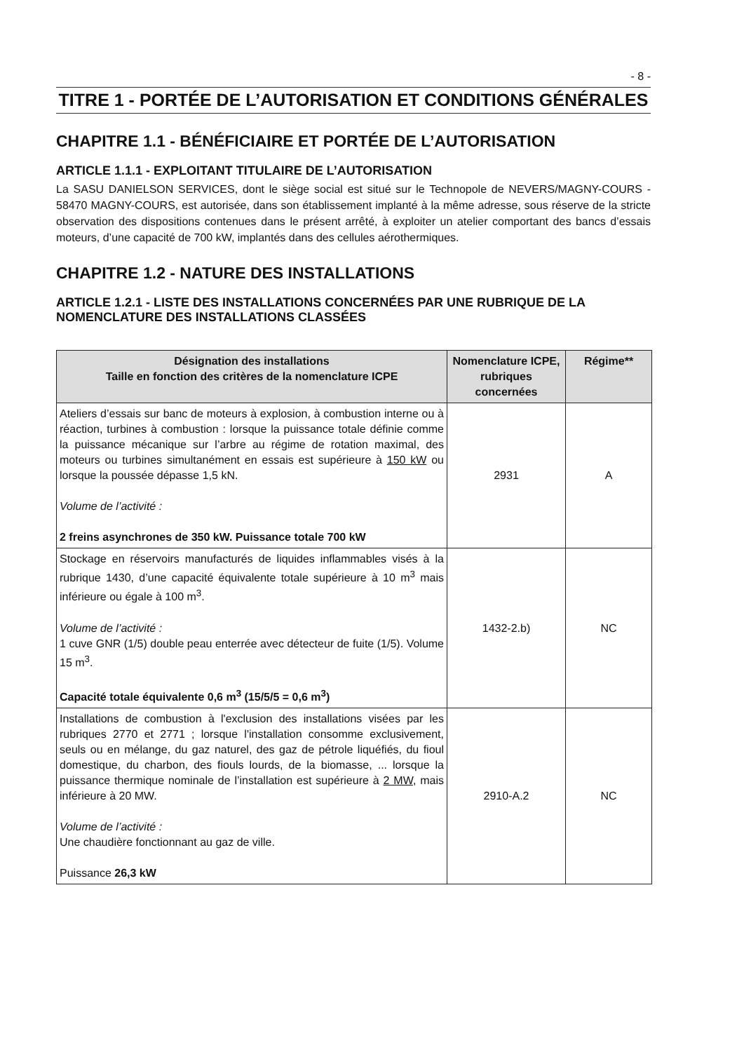- 8 -
TITRE 1 - PORTÉE DE L’AUTORISATION ET CONDITIONS GÉNÉRALES
CHAPITRE 1.1 - BÉNÉFICIAIRE ET PORTÉE DE L’AUTORISATION
ARTICLE 1.1.1 - EXPLOITANT TITULAIRE DE L’AUTORISATION
La SASU DANIELSON SERVICES, dont le siège social est situé sur le Technopole de NEVERS/MAGNY-COURS - 58470 MAGNY-COURS, est autorisée, dans son établissement implanté à la même adresse, sous réserve de la stricte observation des dispositions contenues dans le présent arrêté, à exploiter un atelier comportant des bancs d’essais moteurs, d’une capacité de 700 kW, implantés dans des cellules aérothermiques.
CHAPITRE 1.2 - NATURE DES INSTALLATIONS
ARTICLE 1.2.1 - LISTE DES INSTALLATIONS CONCERNÉES PAR UNE RUBRIQUE DE LA NOMENCLATURE DES INSTALLATIONS CLASSÉES
| Désignation des installations Taille en fonction des critères de la nomenclature ICPE | Nomenclature ICPE, rubriques concernées | Régime** |
| --- | --- | --- |
| Ateliers d’essais sur banc de moteurs à explosion, à combustion interne ou à réaction, turbines à combustion : lorsque la puissance totale définie comme la puissance mécanique sur l’arbre au régime de rotation maximal, des moteurs ou turbines simultanément en essais est supérieure à 150 kW ou lorsque la poussée dépasse 1,5 kN. Volume de l’activité : 2 freins asynchrones de 350 kW. Puissance totale 700 kW | 2931 | A |
| Stockage en réservoirs manufacturés de liquides inflammables visés à la rubrique 1430, d’une capacité équivalente totale supérieure à 10 m<sup>3</sup> mais inférieure ou égale à 100 m<sup>3</sup>. Volume de l’activité : 1 cuve GNR (1/5) double peau enterrée avec détecteur de fuite (1/5). Volume 15 m<sup>3</sup>. Capacité totale équivalente 0,6 m<sup>3</sup> (15/5/5 = 0,6 m<sup>3</sup>) | 1432-2.b) | NC |
| Installations de combustion à l'exclusion des installations visées par les rubriques 2770 et 2771 ; lorsque l'installation consomme exclusivement, seuls ou en mélange, du gaz naturel, des gaz de pétrole liquéfiés, du fioul domestique, du charbon, des fiouls lourds, de la biomasse, ... lorsque la puissance thermique nominale de l’installation est supérieure à 2 MW , mais inférieure à 20 MW. Volume de l’activité : Une chaudière fonctionnant au gaz de ville. Puissance 26,3 kW | 2910-A.2 | NC |